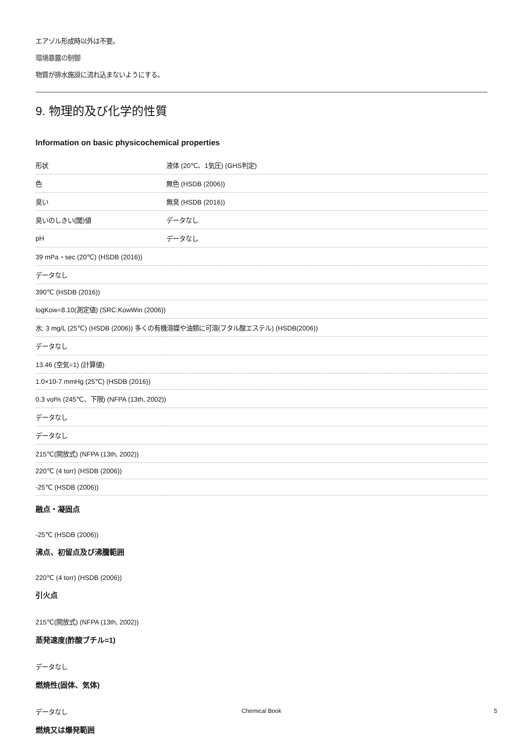エアゾル形成時以外は不要。
環境暴露の制御
物質が排水施設に流れ込まないようにする。
9. 物理的及び化学的性質
Information on basic physicochemical properties
| 形状 | 液体 (20℃、1気圧) (GHS判定) |
| 色 | 無色 (HSDB (2006)) |
| 臭い | 無臭 (HSDB (2016)) |
| 臭いのしきい(閾)値 | データなし |
| pH | データなし |
| 39 mPa・sec (20℃) (HSDB (2016)) | |
| データなし | |
| 390℃ (HSDB (2016)) | |
| logKow=8.10(測定値) (SRC:KowWin (2006)) | |
| 水: 3 mg/L (25℃) (HSDB (2006)) 多くの有機溶媒や油類に可溶(フタル酸エステル) (HSDB(2006)) | |
| データなし | |
| 13.46 (空気=1) (計算値) | |
| 1.0×10-7 mmHg (25℃) (HSDB (2016)) | |
| 0.3 vol% (245℃、下限) (NFPA (13th, 2002)) | |
| データなし | |
| データなし | |
| 215℃(開放式) (NFPA (13th, 2002)) | |
| 220℃ (4 torr) (HSDB (2006)) | |
| -25℃ (HSDB (2006)) | |
融点・凝固点
-25℃ (HSDB (2006))
沸点、初留点及び沸騰範囲
220℃ (4 torr) (HSDB (2006))
引火点
215℃(開放式) (NFPA (13th, 2002))
蒸発速度(酢酸ブチル=1)
データなし
燃焼性(固体、気体)
データなし
燃焼又は爆発範囲
Chemical Book 5